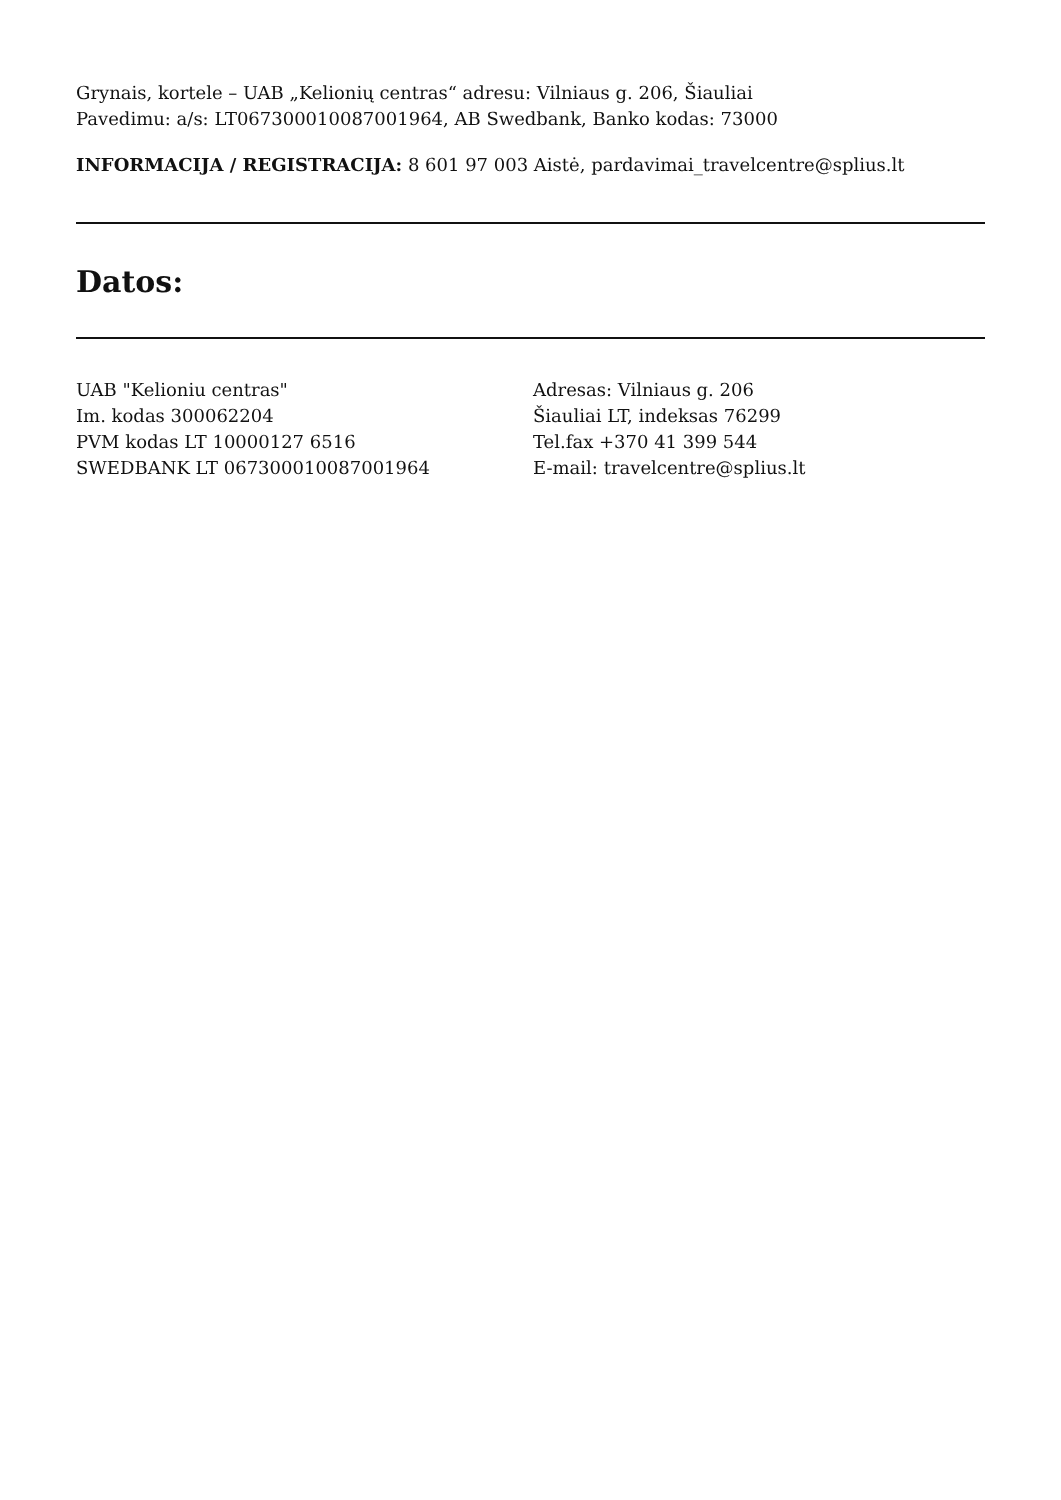Grynais, kortele – UAB „Kelionių centras“ adresu: Vilniaus g. 206, Šiauliai
Pavedimu: a/s: LT067300010087001964, AB Swedbank, Banko kodas: 73000
INFORMACIJA / REGISTRACIJA: 8 601 97 003 Aistė, pardavimai_travelcentre@splius.lt
Datos:
UAB "Kelioniu centras"
Im. kodas 300062204
PVM kodas LT 10000127 6516
SWEDBANK LT 067300010087001964
Adresas: Vilniaus g. 206
Šiauliai LT, indeksas 76299
Tel.fax +370 41 399 544
E-mail: travelcentre@splius.lt